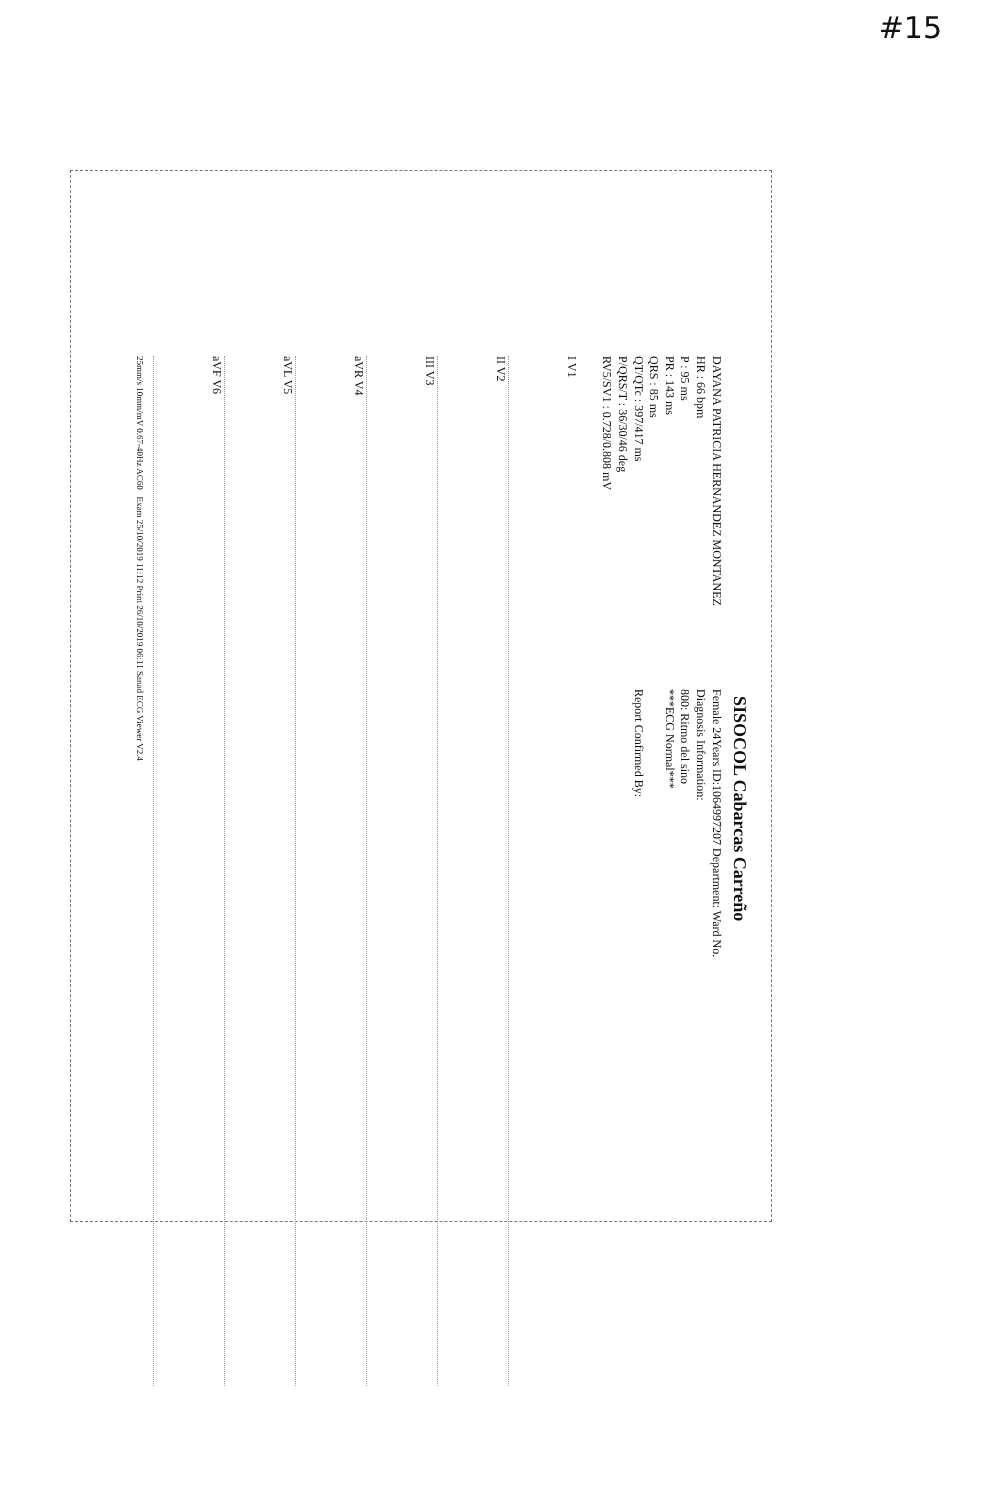#15
SISOCOL Cabarcas Carreño
DAYANA PATRICIA HERNANDEZ MONTANEZ
HR : 66 bpm
P : 95 ms
PR : 143 ms
QRS : 85 ms
QT/QTc : 397/417 ms
P/QRS/T : 36/30/46 deg
RV5/SV1 : 0.728/0.808 mV
Female 24Years ID:1064997207 Department: Ward No.
Diagnosis Information:
800: Ritmo del sino
***ECG Normal***
Report Confirmed By:
I V1
II V2
III V3
aVR V4
aVL V5
aVF V6
25mm/s 10mm/mV 0.67-40Hz AC60 Exam 25/10/2019 11:12 Print 26/10/2019 06:11 Sanad ECG Viewer V2.4